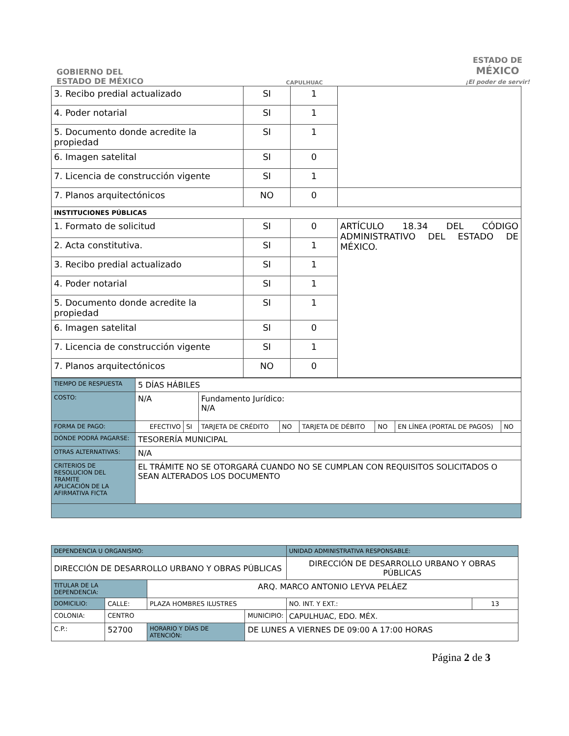GOBIERNO DEL
ESTADO DE MÉXICO
CAPULHUAC
ESTADO DE
MÉXICO
¡El poder de servir!
| 3. Recibo predial actualizado | SI | 1 | |
| 4. Poder notarial | SI | 1 | |
| 5. Documento donde acredite la propiedad | SI | 1 | |
| 6. Imagen satelital | SI | 0 | |
| 7. Licencia de construcción vigente | SI | 1 | |
| 7. Planos arquitectónicos | NO | 0 | |
| INSTITUCIONES PÚBLICAS | | | |
| 1. Formato de solicitud | SI | 0 | ARTÍCULO 18.34 DEL CÓDIGO ADMINISTRATIVO DEL ESTADO DE MÉXICO. |
| 2. Acta constitutiva. | SI | 1 | |
| 3. Recibo predial actualizado | SI | 1 | |
| 4. Poder notarial | SI | 1 | |
| 5. Documento donde acredite la propiedad | SI | 1 | |
| 6. Imagen satelital | SI | 0 | |
| 7. Licencia de construcción vigente | SI | 1 | |
| 7. Planos arquitectónicos | NO | 0 | |
| TIEMPO DE RESPUESTA | 5 DÍAS HÁBILES | | | | | | | |
| COSTO: | N/A | | Fundamento Jurídico: N/A | | | | | |
| FORMA DE PAGO: | EFECTIVO | SI | TARJETA DE CRÉDITO | NO | TARJETA DE DÉBITO | NO | EN LÍNEA (PORTAL DE PAGOS) | NO |
| DÓNDE PODRÁ PAGARSE: | TESORERÍA MUNICIPAL | | | | | | | |
| OTRAS ALTERNATIVAS: | N/A | | | | | | | |
| CRITERIOS DE RESOLUCION DEL TRAMITE APLICACIÓN DE LA AFIRMATIVA FICTA | EL TRÁMITE NO SE OTORGARÁ CUANDO NO SE CUMPLAN CON REQUISITOS SOLICITADOS O SEAN ALTERADOS LOS DOCUMENTO | | | | | | | |
| DEPENDENCIA U ORGANISMO: | | | | | UNIDAD ADMINISTRATIVA RESPONSABLE: | |
| DIRECCIÓN DE DESARROLLO URBANO Y OBRAS PÚBLICAS | | | | | DIRECCIÓN DE DESARROLLO URBANO Y OBRAS PÚBLICAS | |
| TITULAR DE LA DEPENDENCIA: | | | ARQ. MARCO ANTONIO LEYVA PELÁEZ | | | |
| DOMICILIO: | | CALLE: | PLAZA HOMBRES ILUSTRES | | NO. INT. Y EXT.: | 13 |
| COLONIA: | | CENTRO | | MUNICIPIO: | CAPULHUAC, EDO. MÉX. | |
| C.P.: | 52700 | | HORARIO Y DÍAS DE ATENCIÓN: | DE LUNES A VIERNES DE 09:00 A 17:00 HORAS | | |
Página 2 de 3